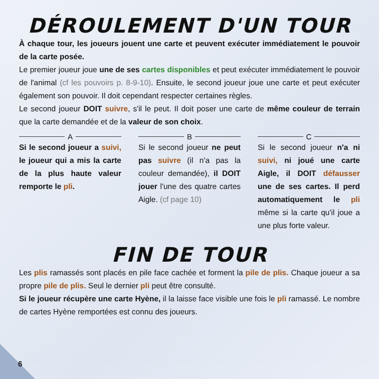DÉROULEMENT D'UN TOUR
À chaque tour, les joueurs jouent une carte et peuvent exécuter immédiatement le pouvoir de la carte posée.
Le premier joueur joue une de ses cartes disponibles et peut exécuter immédiatement le pouvoir de l'animal (cf les pouvoirs p. 8-9-10). Ensuite, le second joueur joue une carte et peut exécuter également son pouvoir. Il doit cependant respecter certaines règles.
Le second joueur DOIT suivre, s'il le peut. Il doit poser une carte de même couleur de terrain que la carte demandée et de la valeur de son choix.
A
Si le second joueur a suivi, le joueur qui a mis la carte de la plus haute valeur remporte le pli.
B
Si le second joueur ne peut pas suivre (il n'a pas la couleur demandée), il DOIT jouer l'une des quatre cartes Aigle. (cf page 10)
C
Si le second joueur n'a ni suivi, ni joué une carte Aigle, il DOIT défausser une de ses cartes. Il perd automatiquement le pli même si la carte qu'il joue a une plus forte valeur.
FIN DE TOUR
Les plis ramassés sont placés en pile face cachée et forment la pile de plis. Chaque joueur a sa propre pile de plis. Seul le dernier pli peut être consulté.
Si le joueur récupère une carte Hyène, il la laisse face visible une fois le pli ramassé. Le nombre de cartes Hyène remportées est connu des joueurs.
6